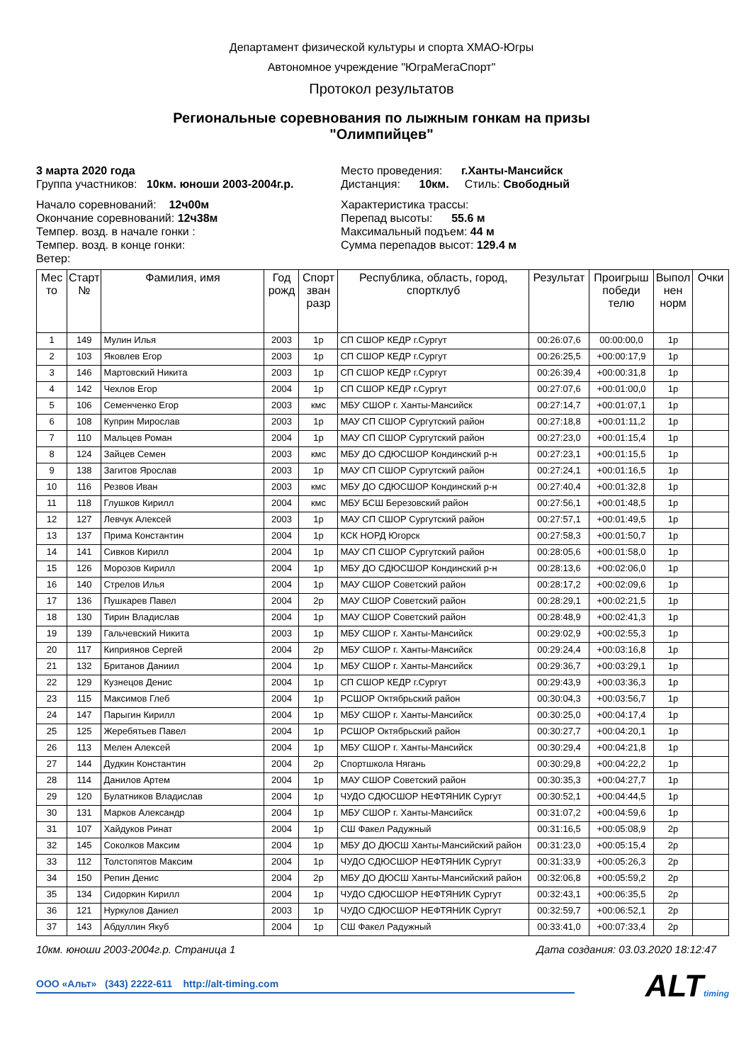Департамент физической культуры и спорта ХМАО-Югры
Автономное учреждение "ЮграМегаСпорт"
Протокол результатов
Региональные соревнования по лыжным гонкам на призы
"Олимпийцев"
3 марта 2020 года
Группа участников: 10км. юноши 2003-2004г.р.
Место проведения: г.Ханты-Мансийск
Дистанция: 10км. Стиль: Свободный
Начало соревнований: 12ч00м
Окончание соревнований: 12ч38м
Темпер. возд. в начале гонки :
Темпер. возд. в конце гонки:
Ветер:
Характеристика трассы:
Перепад высоты: 55.6 м
Максимальный подъем: 44 м
Сумма перепадов высот: 129.4 м
| Мес то | Старт № | Фамилия, имя | Год рожд | Спорт зван разр | Республика, область, город, спортклуб | Результат | Проигрыш победи телю | Выпол нен норм | Очки |
| --- | --- | --- | --- | --- | --- | --- | --- | --- | --- |
| 1 | 149 | Мулин Илья | 2003 | 1р | СП СШОР КЕДР г.Сургут | 00:26:07,6 | 00:00:00,0 | 1р | |
| 2 | 103 | Яковлев Егор | 2003 | 1р | СП СШОР КЕДР г.Сургут | 00:26:25,5 | +00:00:17,9 | 1р | |
| 3 | 146 | Мартовский Никита | 2003 | 1р | СП СШОР КЕДР г.Сургут | 00:26:39,4 | +00:00:31,8 | 1р | |
| 4 | 142 | Чехлов Егор | 2004 | 1р | СП СШОР КЕДР г.Сургут | 00:27:07,6 | +00:01:00,0 | 1р | |
| 5 | 106 | Семенченко Егор | 2003 | кмс | МБУ СШОР г. Ханты-Мансийск | 00:27:14,7 | +00:01:07,1 | 1р | |
| 6 | 108 | Куприн Мирослав | 2003 | 1р | МАУ СП СШОР Сургутский район | 00:27:18,8 | +00:01:11,2 | 1р | |
| 7 | 110 | Мальцев Роман | 2004 | 1р | МАУ СП СШОР Сургутский район | 00:27:23,0 | +00:01:15,4 | 1р | |
| 8 | 124 | Зайцев Семен | 2003 | кмс | МБУ ДО СДЮСШОР Кондинский р-н | 00:27:23,1 | +00:01:15,5 | 1р | |
| 9 | 138 | Загитов Ярослав | 2003 | 1р | МАУ СП СШОР Сургутский район | 00:27:24,1 | +00:01:16,5 | 1р | |
| 10 | 116 | Резвов Иван | 2003 | кмс | МБУ ДО СДЮСШОР Кондинский р-н | 00:27:40,4 | +00:01:32,8 | 1р | |
| 11 | 118 | Глушков Кирилл | 2004 | кмс | МБУ БСШ Березовский район | 00:27:56,1 | +00:01:48,5 | 1р | |
| 12 | 127 | Левчук Алексей | 2003 | 1р | МАУ СП СШОР Сургутский район | 00:27:57,1 | +00:01:49,5 | 1р | |
| 13 | 137 | Прима Константин | 2004 | 1р | КСК НОРД Югорск | 00:27:58,3 | +00:01:50,7 | 1р | |
| 14 | 141 | Сивков Кирилл | 2004 | 1р | МАУ СП СШОР Сургутский район | 00:28:05,6 | +00:01:58,0 | 1р | |
| 15 | 126 | Морозов Кирилл | 2004 | 1р | МБУ ДО СДЮСШОР Кондинский р-н | 00:28:13,6 | +00:02:06,0 | 1р | |
| 16 | 140 | Стрелов Илья | 2004 | 1р | МАУ СШОР Советский район | 00:28:17,2 | +00:02:09,6 | 1р | |
| 17 | 136 | Пушкарев Павел | 2004 | 2р | МАУ СШОР Советский район | 00:28:29,1 | +00:02:21,5 | 1р | |
| 18 | 130 | Тирин Владислав | 2004 | 1р | МАУ СШОР Советский район | 00:28:48,9 | +00:02:41,3 | 1р | |
| 19 | 139 | Гальчевский Никита | 2003 | 1р | МБУ СШОР г. Ханты-Мансийск | 00:29:02,9 | +00:02:55,3 | 1р | |
| 20 | 117 | Киприянов Сергей | 2004 | 2р | МБУ СШОР г. Ханты-Мансийск | 00:29:24,4 | +00:03:16,8 | 1р | |
| 21 | 132 | Британов Даниил | 2004 | 1р | МБУ СШОР г. Ханты-Мансийск | 00:29:36,7 | +00:03:29,1 | 1р | |
| 22 | 129 | Кузнецов Денис | 2004 | 1р | СП СШОР КЕДР г.Сургут | 00:29:43,9 | +00:03:36,3 | 1р | |
| 23 | 115 | Максимов Глеб | 2004 | 1р | РСШОР Октябрьский район | 00:30:04,3 | +00:03:56,7 | 1р | |
| 24 | 147 | Парыгин Кирилл | 2004 | 1р | МБУ СШОР г. Ханты-Мансийск | 00:30:25,0 | +00:04:17,4 | 1р | |
| 25 | 125 | Жеребятьев Павел | 2004 | 1р | РСШОР Октябрьский район | 00:30:27,7 | +00:04:20,1 | 1р | |
| 26 | 113 | Мелен Алексей | 2004 | 1р | МБУ СШОР г. Ханты-Мансийск | 00:30:29,4 | +00:04:21,8 | 1р | |
| 27 | 144 | Дудкин Константин | 2004 | 2р | Спортшкола Нягань | 00:30:29,8 | +00:04:22,2 | 1р | |
| 28 | 114 | Данилов Артем | 2004 | 1р | МАУ СШОР Советский район | 00:30:35,3 | +00:04:27,7 | 1р | |
| 29 | 120 | Булатников Владислав | 2004 | 1р | ЧУДО СДЮСШОР НЕФТЯНИК Сургут | 00:30:52,1 | +00:04:44,5 | 1р | |
| 30 | 131 | Марков Александр | 2004 | 1р | МБУ СШОР г. Ханты-Мансийск | 00:31:07,2 | +00:04:59,6 | 1р | |
| 31 | 107 | Хайдуков Ринат | 2004 | 1р | СШ Факел Радужный | 00:31:16,5 | +00:05:08,9 | 2р | |
| 32 | 145 | Соколков Максим | 2004 | 1р | МБУ ДО ДЮСШ Ханты-Мансийский район | 00:31:23,0 | +00:05:15,4 | 2р | |
| 33 | 112 | Толстопятов Максим | 2004 | 1р | ЧУДО СДЮСШОР НЕФТЯНИК Сургут | 00:31:33,9 | +00:05:26,3 | 2р | |
| 34 | 150 | Репин Денис | 2004 | 2р | МБУ ДО ДЮСШ Ханты-Мансийский район | 00:32:06,8 | +00:05:59,2 | 2р | |
| 35 | 134 | Сидоркин Кирилл | 2004 | 1р | ЧУДО СДЮСШОР НЕФТЯНИК Сургут | 00:32:43,1 | +00:06:35,5 | 2р | |
| 36 | 121 | Нуркулов Даниел | 2003 | 1р | ЧУДО СДЮСШОР НЕФТЯНИК Сургут | 00:32:59,7 | +00:06:52,1 | 2р | |
| 37 | 143 | Абдуллин Якуб | 2004 | 1р | СШ Факел Радужный | 00:33:41,0 | +00:07:33,4 | 2р | |
10км. юноши 2003-2004г.р. Страница 1 Дата создания: 03.03.2020 18:12:47
ООО «Альт» (343) 2222-611 http://alt-timing.com
ALTtiming